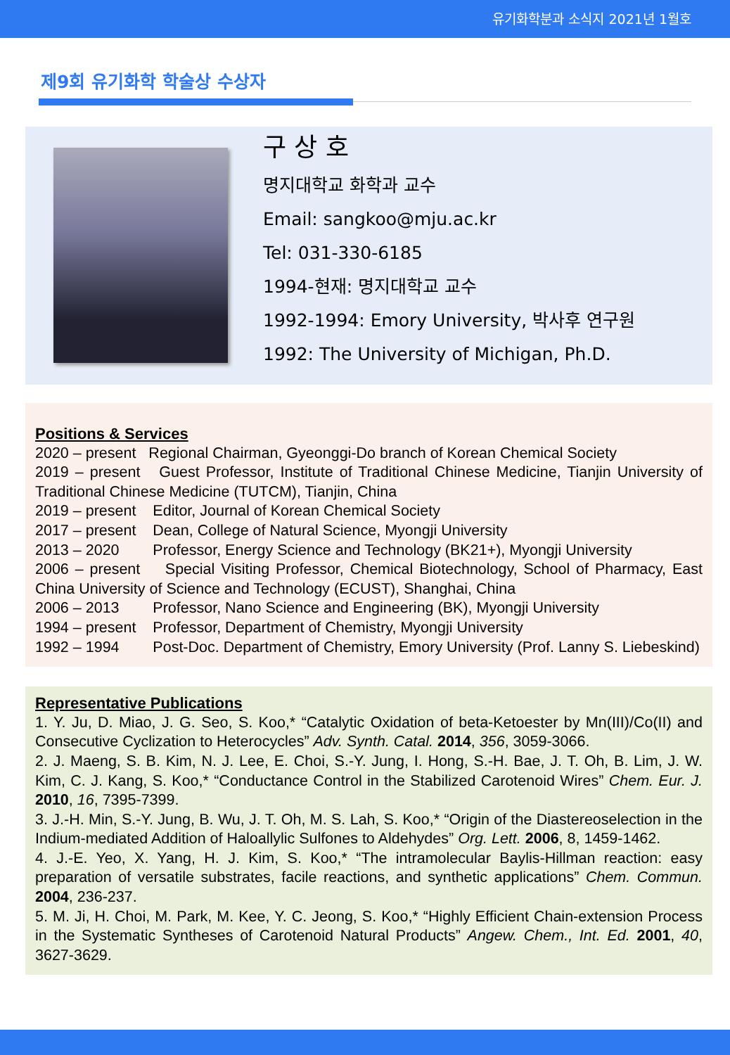유기화학분과 소식지 2021년 1월호
제9회 유기화학 학술상 수상자
구 상 호
명지대학교 화학과 교수
Email: sangkoo@mju.ac.kr
Tel: 031-330-6185
1994-현재: 명지대학교 교수
1992-1994: Emory University, 박사후 연구원
1992: The University of Michigan, Ph.D.
Positions & Services
2020 – present Regional Chairman, Gyeonggi-Do branch of Korean Chemical Society
2019 – present Guest Professor, Institute of Traditional Chinese Medicine, Tianjin University of Traditional Chinese Medicine (TUTCM), Tianjin, China
2019 – present Editor, Journal of Korean Chemical Society
2017 – present Dean, College of Natural Science, Myongji University
2013 – 2020 Professor, Energy Science and Technology (BK21+), Myongji University
2006 – present Special Visiting Professor, Chemical Biotechnology, School of Pharmacy, East China University of Science and Technology (ECUST), Shanghai, China
2006 – 2013 Professor, Nano Science and Engineering (BK), Myongji University
1994 – present Professor, Department of Chemistry, Myongji University
1992 – 1994 Post-Doc. Department of Chemistry, Emory University (Prof. Lanny S. Liebeskind)
Representative Publications
1. Y. Ju, D. Miao, J. G. Seo, S. Koo,* “Catalytic Oxidation of beta-Ketoester by Mn(III)/Co(II) and Consecutive Cyclization to Heterocycles” Adv. Synth. Catal. 2014, 356, 3059-3066.
2. J. Maeng, S. B. Kim, N. J. Lee, E. Choi, S.-Y. Jung, I. Hong, S.-H. Bae, J. T. Oh, B. Lim, J. W. Kim, C. J. Kang, S. Koo,* “Conductance Control in the Stabilized Carotenoid Wires” Chem. Eur. J. 2010, 16, 7395-7399.
3. J.-H. Min, S.-Y. Jung, B. Wu, J. T. Oh, M. S. Lah, S. Koo,* “Origin of the Diastereoselection in the Indium-mediated Addition of Haloallylic Sulfones to Aldehydes” Org. Lett. 2006, 8, 1459-1462.
4. J.-E. Yeo, X. Yang, H. J. Kim, S. Koo,* “The intramolecular Baylis-Hillman reaction: easy preparation of versatile substrates, facile reactions, and synthetic applications” Chem. Commun. 2004, 236-237.
5. M. Ji, H. Choi, M. Park, M. Kee, Y. C. Jeong, S. Koo,* “Highly Efficient Chain-extension Process in the Systematic Syntheses of Carotenoid Natural Products” Angew. Chem., Int. Ed. 2001, 40, 3627-3629.